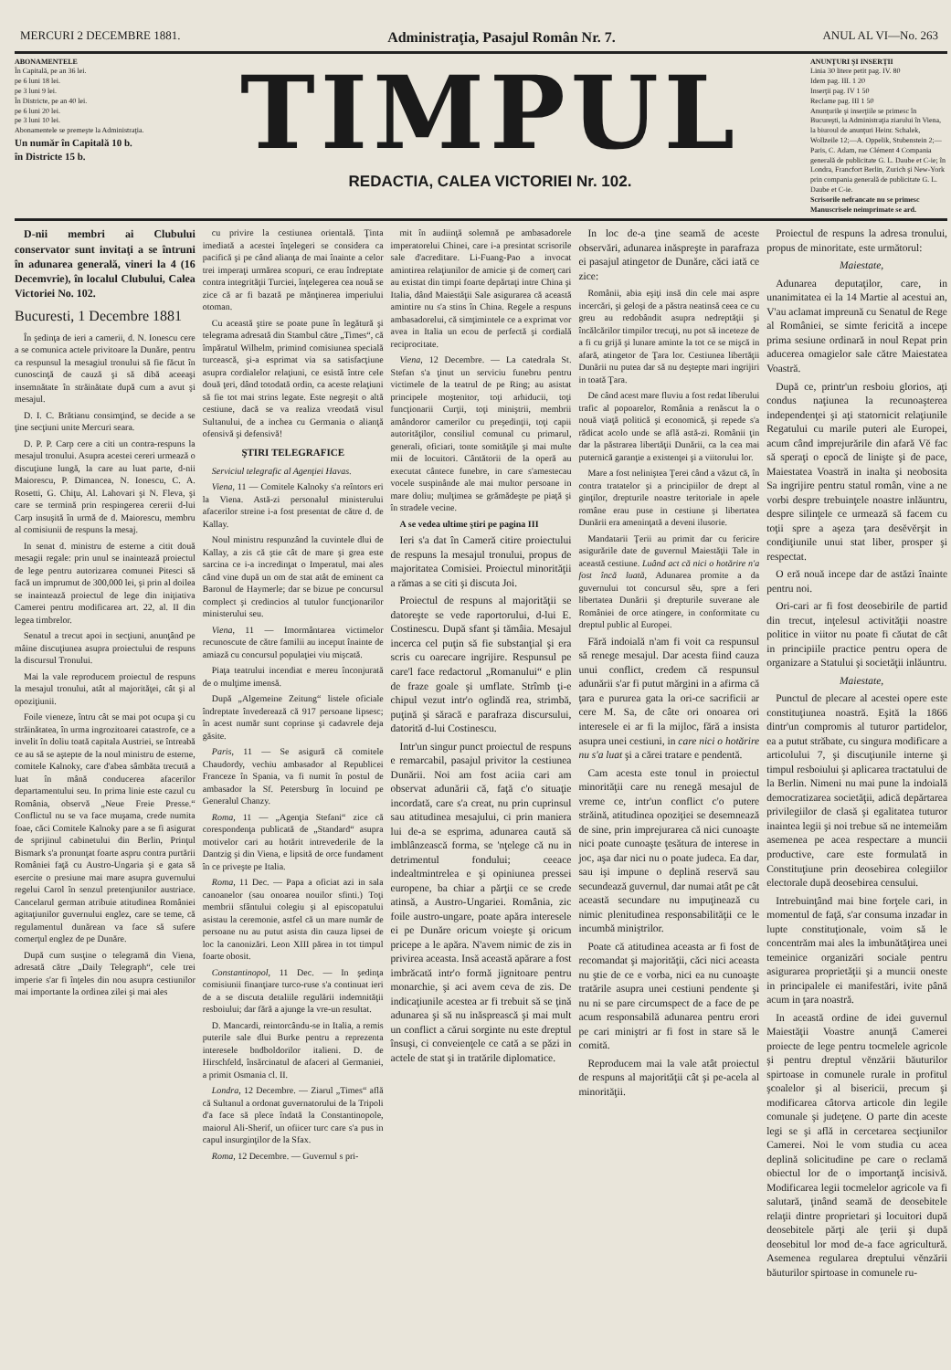MERCURI 2 DECEMBRE 1881. Administraţia, Pasajul Român Nr. 7. ANUL AL VI—No. 263
ABONAMENTELE
În Capitală, pe an 36 lei.
pe 6 luni 18 lei.
pe 3 luni 9 lei.
În Districte, pe an 40 lei.
pe 6 luni 20 lei.
pe 3 luni 10 lei.
Abonamentele se premeşte la Administraţia.
Un număr în Capitală 10 b.
în Districte 15 b.
TIMPUL
REDACTIA, CALEA VICTORIEI Nr. 102.
ANUNŢURI ŞI INSERŢII
Linia 30 litere petit pag. IV. 80
Idem pag. III. 1 20
Inserţii pag. IV 1 50
Reclame pag. III 1 50
Anunţurile şi inserţiile se primesc în Bucureşti, la Administraţia ziarului în Viena, la biuroul de anunţuri Heinr. Schalek, Wollzeile 12;—A. Oppelik, Stubenstein 2;—Paris, C. Adam, rue Clément 4 Compania generală de publicitate G. L. Daube et C-ie; în Londra, Francfort Berlin, Zurich şi New-York prin compania generală de publicitate G. L. Daube et C-ie.
Scrisorile nefrancate nu se primesc Manuscrisele neimprimate se ard.
D-nii membri ai Clubului conservator sunt invitaţi a se întruni în adunarea generală, vineri la 4 (16 Decemvrie), în localul Clubului, Calea Victoriei No. 102.
Bucuresti, 1 Decembre 1881
În şedinţa de ieri a camerii, d. N. Ionescu cere a se comunica actele privitoare la Dunăre, pentru ca respunsul la mesagiul tronului să fie făcut în cunoscinţă de cauză şi să dibă aceeaşi insemnătate în străinătate după cum a avut şi mesajul.
D. I. C. Brătianu consimţind, se decide a se ţine secţiuni unite Mercuri seara.
D. P. P. Carp cere a citi un contra-respuns la mesajul tronului. Asupra acestei cereri urmează o discuţiune lungă, la care au luat parte, d-nii Maiorescu, P. Dimancea, N. Ionescu, C. A. Rosetti, G. Chiţu, Al. Lahovari şi N. Fleva, şi care se termină prin respingerea cererii d-lui Carp insuşită în urmă de d. Maiorescu, membru al comisiunii de respuns la mesaj.
In senat d. ministru de esterne a citit două mesagii regale: prin unul se inaintează proiectul de lege pentru autorizarea comunei Pitesci să facă un imprumut de 300,000 lei, şi prin al doilea se inaintează proiectul de lege din iniţiativa Camerei pentru modificarea art. 22, al. II din legea timbrelor.
Senatul a trecut apoi in secţiuni, anunţând pe mâine discuţiunea asupra proiectului de respuns la discursul Tronului.
Mai la vale reproducem proiectul de respuns la mesajul tronului, atât al majorităţei, cât şi al opoziţiunii.
Foile vieneze, întru cât se mai pot ocupa şi cu străinătatea, în urma ingrozitoarei catastrofe, ce a invelit în doliu toată capitala Austriei, se întreabă ce au să se aştepte de la noul ministru de esterne, comitele Kalnoky, care d'abea sâmbăta trecută a luat în mână conducerea afacerilor departamentului seu. In prima linie este cazul cu România, observă „Neue Freie Presse.“ Conflictul nu se va face muşama, crede numita foae, căci Comitele Kalnoky pare a se fi asigurat de sprijinul cabinetului din Berlin, Prinţul Bismark s'a pronunţat foarte aspru contra purtării României faţă cu Austro-Ungaria şi e gata să esercite o presiune mai mare asupra guvernului regelui Carol în senzul pretenţiunilor austriace. Cancelarul german atribuie atitudinea României agitaţiunilor guvernului englez, care se teme, că regulamentul dunărean va face să sufere comerţul englez de pe Dunăre.
După cum susţine o telegramă din Viena, adresată către „Daily Telegraph“, cele trei imperie s'ar fi înţeles din nou asupra cestiunilor mai importante la ordinea zilei şi mai ales
cu privire la cestiunea orientală. Ţinta imediată a acestei înţelegeri se considera ca pacifică şi pe când alianţa de mai înainte a celor trei imperaţi urmărea scopuri, ce erau îndreptate contra integrităţii Turciei, înţelegerea cea nouă se zice că ar fi bazată pe mănţinerea imperiului otoman.
Cu această ştire se poate pune în legătură şi telegrama adresată din Stambul către „Times“, că împăratul Wilhelm, primind comisiunea specială turcească, şi-a esprimat via sa satisfacţiune asupra cordialelor relaţiuni, ce esistă între cele două ţeri, dând totodată ordin, ca aceste relaţiuni să fie tot mai strins legate. Este negreşit o altă cestiune, dacă se va realiza vreodată visul Sultanului, de a inchea cu Germania o alianţă ofensivă şi defensivă!
ŞTIRI TELEGRAFICE
Serviciul telegrafic al Agenţiei Havas.
Viena, 11 — Comitele Kalnoky s'a reîntors eri la Viena. Astă-zi personalul ministerului afacerilor streine i-a fost presentat de către d. de Kallay.
Noul ministru respunzând la cuvintele dlui de Kallay, a zis că ştie cât de mare şi grea este sarcina ce i-a incredinţat o Imperatul, mai ales când vine după un om de stat atât de eminent ca Baronul de Haymerle; dar se bizue pe concursul complect şi credincios al tutulor funcţionarilor ministerului seu.
Viena, 11 — Imormântarea victimelor recunoscute de către familii au inceput înainte de amiază cu concursul populaţiei viu mişcată.
Piaţa teatrului incendiat e mereu înconjurată de o mulţime imensă.
După „Algemeine Zeitung“ listele oficiale îndreptate învederează că 917 persoane lipsesc; în acest număr sunt coprinse şi cadavrele deja găsite.
Paris, 11 — Se asigură că comitele Chaudordy, vechiu ambasador al Republicei Franceze în Spania, va fi numit în postul de ambasador la Sf. Petersburg în locuind pe Generalul Chanzy.
Roma, 11 — „Agenţia Stefani“ zice că corespondenţa publicată de „Standard“ asupra motivelor cari au hotărit intrevederile de la Dantzig şi din Viena, e lipsită de orce fundament în ce priveşte pe Italia.
Roma, 11 Dec. — Papa a oficiat azi in sala canoanelor (sau onoarea nouilor sfinti.) Toţi membrii sfântului colegiu şi al episcopatului asistau la ceremonie, astfel că un mare număr de persoane nu au putut asista din cauza lipsei de loc la canonizări. Leon XIII părea in tot timpul foarte obosit.
Constantinopol, 11 Dec. — In şedinţa comisiunii finanţiare turco-ruse s'a continuat ieri de a se discuta detaliile regulării indemnităţii resboiului; dar fără a ajunge la vre-un resultat.
D. Mancardi, reintorcându-se in Italia, a remis puterile sale dlui Burke pentru a reprezenta interesele bndboldorilor italieni. D. de Hirschfeld, însărcinatul de afaceri al Germaniei, a primit Osmania cl. II.
Londra, 12 Decembre. — Ziarul „Times“ află că Sultanul a ordonat guvernatorului de la Tripoli d'a face să plece îndată la Constantinopole, maiorul Ali-Sherif, un ofiicer turc care s'a pus in capul insurginţilor de la Sfax.
Roma, 12 Decembre. — Guvernul s pri-
mit în audiinţă solemnă pe ambasadorele imperatorelui Chinei, care i-a presintat scrisorile sale d'acreditare. Li-Fuang-Pao a invocat amintirea relaţiunilor de amicie şi de comerţ cari au existat din timpi foarte depărtaţi intre China şi Italia, dând Maiestăţii Sale asigurarea că această amintire nu s'a stins în China. Regele a respuns ambasadorelui, că simţimintele ce a exprimat vor avea in Italia un ecou de perfectă şi cordială reciprocitate.
Viena, 12 Decembre. — La catedrala St. Stefan s'a ţinut un serviciu funebru pentru victimele de la teatrul de pe Ring; au asistat principele moştenitor, toţi arhiducii, toţi funcţionarii Curţii, toţi miniştrii, membrii amândoror camerilor cu preşedinţii, toţi capii autorităţilor, consiliul comunal cu primarul, generali, oficiari, tonte somităţile şi mai multe mii de locuitori. Cântătorii de la operă au executat cântece funebre, in care s'amestecau vocele suspinânde ale mai multor persoane in mare doliu; mulţimea se grămădeşte pe piaţă şi în stradele vecine.
A se vedea ultime ştiri pe pagina III
Ieri s'a dat în Cameră citire proiectului de respuns la mesajul tronului, propus de majoritatea Comisiei. Proiectul minorităţii a rămas a se citi şi discuta Joi.
Proiectul de respuns al majorităţii se datoreşte se vede raportorului, d-lui E. Costinescu. După sfant şi tămâia. Mesajul incerca cel puţin să fie substanţial şi era scris cu oarecare ingrijire. Respunsul pe care'l face redactorul „Romanului“ e plin de fraze goale şi umflate. Strîmb ţi-e chipul vezut intr'o oglindă rea, strimbă, puţină şi săracă e parafraza discursului, datorită d-lui Costinescu.
Intr'un singur punct proiectul de respuns e remarcabil, pasajul privitor la cestiunea Dunării. Noi am fost aciia cari am observat adunării că, faţă c'o situaţie incordată, care s'a creat, nu prin cuprinsul sau atitudinea mesajului, ci prin maniera lui de-a se esprima, adunarea caută să imblânzească forma, se 'nţelege că nu in detrimentul fondului; ceeace indealtmintrelea e şi opiniunea pressei europene, ba chiar a părţii ce se crede atinsă, a Austro-Ungariei. România, zic foile austro-ungare, poate apăra interesele ei pe Dunăre oricum voieşte şi oricum pricepe a le apăra. N'avem nimic de zis in privirea aceasta. Insă această apărare a fost imbrăcată intr'o formă jignitoare pentru monarchie, şi aci avem ceva de zis. De indicaţiunile acestea ar fi trebuit să se ţină adunarea şi să nu inăsprească şi mai mult un conflict a cărui sorginte nu este dreptul însuşi, ci conveienţele ce cată a se păzi in actele de stat şi in tratările diplomatice.
In loc de-a ţine seamă de aceste observări, adunarea inăspreşte in parafraza ei pasajul atingetor de Dunăre, căci iată ce zice:
Românii, abia eşiţi insă din cele mai aspre incercări, şi geloşi de a păstra neatinsă ceea ce cu greu au redobândit asupra nedreptăţii şi încălcărilor timpilor trecuţi, nu pot să inceteze de a fi cu grijă şi lunare aminte la tot ce se mişcă in afară, atingetor de Ţara lor. Cestiunea libertăţii Dunării nu putea dar să nu deştepte mari ingrijiri in toată Ţara.
De când acest mare fluviu a fost redat liberului trafic al popoarelor, România a renăscut la o nouă viaţă politică şi economică, şi repede s'a rădicat acolo unde se află astă-zi. Românii ţin dar la păstrarea libertăţii Dunării, ca la cea mai puternică garanţie a existenţei şi a viitorului lor.
Mare a fost neliniştea Ţerei când a văzut că, în contra tratatelor şi a principiilor de drept al ginţilor, drepturile noastre teritoriale in apele române erau puse in cestiune şi libertatea Dunării era ameninţată a deveni ilusorie.
Mandatarii Ţerii au primit dar cu fericire asigurările date de guvernul Maiestăţii Tale in această cestiune. Luând act că nici o hotărire n'a fost încă luată, Adunarea promite a da guvernului tot concursul sĕu, spre a feri libertatea Dunării şi drepturile suverane ale României de orce atingere, in conformitate cu dreptul public al Europei.
Fără indoială n'am fi voit ca respunsul să renege mesajul. Dar acesta fiind cauza unui conflict, credem că respunsul adunării s'ar fi putut mărgini in a afirma că ţara e pururea gata la ori-ce sacrificii ar cere M. Sa, de câte ori onoarea ori interesele ei ar fi la mijloc, fără a insista asupra unei cestiuni, in care nici o hotărire nu s'a luat şi a cărei tratare e pendentă.
Cam acesta este tonul in proiectul minorităţii care nu renegă mesajul de vreme ce, intr'un conflict c'o putere străină, atitudinea opoziţiei se desemnează de sine, prin imprejurarea că nici cunoaşte nici poate cunoaşte ţesătura de interese in joc, aşa dar nici nu o poate judeca. Ea dar, sau işi impune o deplină reservă sau secundează guvernul, dar numai atât pe cât această secundare nu impuţinează cu nimic plenitudinea responsabilităţii ce le incumbă miniştrilor.
Poate că atitudinea aceasta ar fi fost de recomandat şi majorităţii, căci nici aceasta nu ştie de ce e vorba, nici ea nu cunoaşte tratările asupra unei cestiuni pendente şi nu ni se pare circumspect de a face de pe acum responsabilă adunarea pentru erori pe cari miniştri ar fi fost in stare să le comită.
Reproducem mai la vale atât proiectul de respuns al majorităţii cât şi pe-acela al minorităţii.
Proiectul de respuns la adresa tronului, propus de minoritate, este următorul:
Maiestate,
Adunarea deputaţilor, care, in unanimitatea ei la 14 Martie al acestui an, V'au aclamat impreună cu Senatul de Rege al României, se simte fericită a incepe prima sesiune ordinară in noul Repat prin aducerea omagielor sale către Maiestatea Voastră.
După ce, printr'un resboiu glorios, aţi condus naţiunea la recunoaşterea independenţei şi aţi statornicit relaţiunile Regatului cu marile puteri ale Europei, acum când imprejurările din afară Vĕ fac să speraţi o epocă de linişte şi de pace, Maiestatea Voastră in inalta şi neobosita Sa ingrijire pentru statul român, vine a ne vorbi despre trebuinţele noastre inlăuntru, despre silinţele ce urmează să facem cu toţii spre a aşeza ţara desĕvĕrşit in condiţiunile unui stat liber, prosper şi respectat.
O eră nouă incepe dar de astăzi înainte pentru noi.
Ori-cari ar fi fost deosebirile de partid din trecut, inţelesul activităţii noastre politice in viitor nu poate fi căutat de cât in principiile practice pentru opera de organizare a Statului şi societăţii inlăuntru.
Maiestate,
Punctul de plecare al acestei opere este constituţiunea noastră. Eşită la 1866 dintr'un compromis al tuturor partidelor, ea a putut străbate, cu singura modificare a articolului 7, şi discuţiunile interne şi timpul resboiului şi aplicarea tractatului de la Berlin. Nimeni nu mai pune la indoială democratizarea societăţii, adică depărtarea privilegiilor de clasă şi egalitatea tuturor inaintea legii şi noi trebue să ne intemeiăm asemenea pe acea respectare a muncii productive, care este formulată in Constituţiune prin deosebirea colegiilor electorale după deosebirea censului.
Intrebuinţând mai bine forţele cari, in momentul de faţă, s'ar consuma inzadar in lupte constituţionale, voim să le concentrăm mai ales la imbunătăţirea unei temeinice organizări sociale pentru asigurarea proprietăţii şi a muncii oneste in principalele ei manifestări, ivite până acum in ţara noastră.
In această ordine de idei guvernul Maiestăţii Voastre anunţă Camerei proiecte de lege pentru tocmelele agricole şi pentru dreptul vĕnzării băuturilor spirtoase in comunele rurale in profitul şcoalelor şi al bisericii, precum şi modificarea câtorva articole din legile comunale şi judeţene. O parte din aceste legi se şi află in cercetarea secţiunilor Camerei. Noi le vom studia cu acea deplină solicitudine pe care o reclamă obiectul lor de o importanţă incisivă. Modificarea legii tocmelelor agricole va fi salutară, ţinând seamă de deosebitele relaţii dintre proprietari şi locuitori după deosebitele părţi ale ţerii şi după deosebitul lor mod de-a face agricultură. Asemenea regularea dreptului vĕnzării băuturilor spirtoase in comunele ru-